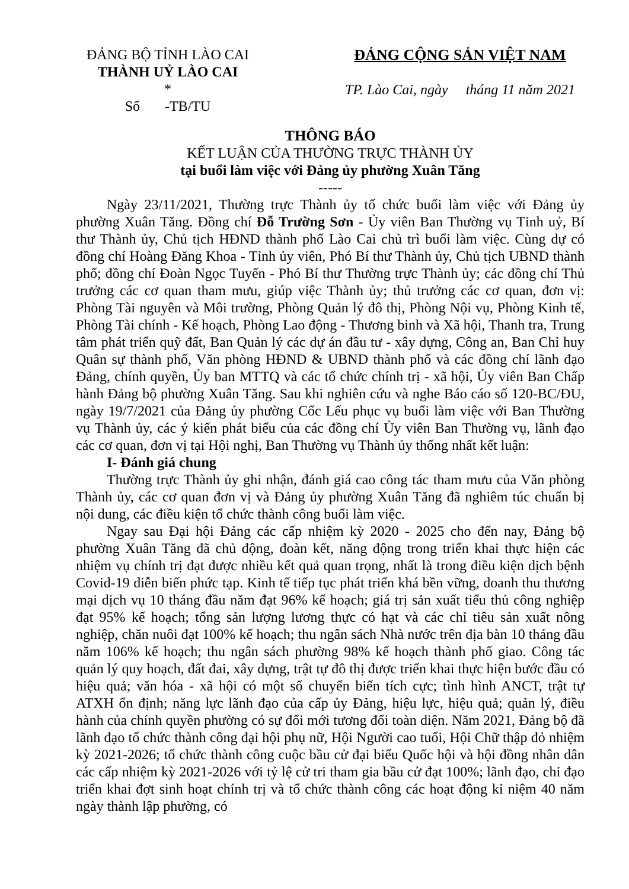ĐẢNG BỘ TỈNH LÀO CAI
THÀNH UỶ LÀO CAI
*
Số -TB/TU
ĐẢNG CỘNG SẢN VIỆT NAM
TP. Lào Cai, ngày tháng 11 năm 2021
THÔNG BÁO
KẾT LUẬN CỦA THƯỜNG TRỰC THÀNH ỦY
tại buổi làm việc với Đảng ủy phường Xuân Tăng
-----
Ngày 23/11/2021, Thường trực Thành ủy tổ chức buổi làm việc với Đảng ủy phường Xuân Tăng. Đồng chí Đỗ Trường Sơn - Ủy viên Ban Thường vụ Tỉnh uỷ, Bí thư Thành ủy, Chủ tịch HĐND thành phố Lào Cai chủ trì buổi làm việc. Cùng dự có đồng chí Hoàng Đăng Khoa - Tỉnh ủy viên, Phó Bí thư Thành ủy, Chủ tịch UBND thành phố; đồng chí Đoàn Ngọc Tuyến - Phó Bí thư Thường trực Thành ủy; các đồng chí Thủ trưởng các cơ quan tham mưu, giúp việc Thành ủy; thủ trưởng các cơ quan, đơn vị: Phòng Tài nguyên và Môi trường, Phòng Quản lý đô thị, Phòng Nội vụ, Phòng Kinh tế, Phòng Tài chính - Kế hoạch, Phòng Lao động - Thương binh và Xã hội, Thanh tra, Trung tâm phát triển quỹ đất, Ban Quản lý các dự án đầu tư - xây dựng, Công an, Ban Chỉ huy Quân sự thành phố, Văn phòng HĐND & UBND thành phố và các đồng chí lãnh đạo Đảng, chính quyền, Ủy ban MTTQ và các tổ chức chính trị - xã hội, Ủy viên Ban Chấp hành Đảng bộ phường Xuân Tăng. Sau khi nghiên cứu và nghe Báo cáo số 120-BC/ĐU, ngày 19/7/2021 của Đảng ủy phường Cốc Lếu phục vụ buổi làm việc với Ban Thường vụ Thành ủy, các ý kiến phát biểu của các đồng chí Ủy viên Ban Thường vụ, lãnh đạo các cơ quan, đơn vị tại Hội nghị, Ban Thường vụ Thành ủy thống nhất kết luận:
I- Đánh giá chung
Thường trực Thành ủy ghi nhận, đánh giá cao công tác tham mưu của Văn phòng Thành ủy, các cơ quan đơn vị và Đảng ủy phường Xuân Tăng đã nghiêm túc chuẩn bị nội dung, các điều kiện tổ chức thành công buổi làm việc.
Ngay sau Đại hội Đảng các cấp nhiệm kỳ 2020 - 2025 cho đến nay, Đảng bộ phường Xuân Tăng đã chủ động, đoàn kết, năng động trong triển khai thực hiện các nhiệm vụ chính trị đạt được nhiều kết quả quan trọng, nhất là trong điều kiện dịch bệnh Covid-19 diễn biến phức tạp. Kinh tế tiếp tục phát triển khá bền vững, doanh thu thương mại dịch vụ 10 tháng đầu năm đạt 96% kế hoạch; giá trị sản xuất tiểu thủ công nghiệp đạt 95% kế hoạch; tổng sản lượng lương thực có hạt và các chỉ tiêu sản xuất nông nghiệp, chăn nuôi đạt 100% kế hoạch; thu ngân sách Nhà nước trên địa bàn 10 tháng đầu năm 106% kế hoạch; thu ngân sách phường 98% kế hoạch thành phố giao. Công tác quản lý quy hoạch, đất đai, xây dựng, trật tự đô thị được triển khai thực hiện bước đầu có hiệu quả; văn hóa - xã hội có một số chuyển biến tích cực; tình hình ANCT, trật tự ATXH ổn định; năng lực lãnh đạo của cấp ủy Đảng, hiệu lực, hiệu quả; quản lý, điều hành của chính quyền phường có sự đổi mới tương đối toàn diện. Năm 2021, Đảng bộ đã lãnh đạo tổ chức thành công đại hội phụ nữ, Hội Người cao tuổi, Hội Chữ thập đỏ nhiệm kỳ 2021-2026; tổ chức thành công cuộc bầu cử đại biểu Quốc hội và hội đồng nhân dân các cấp nhiệm kỳ 2021-2026 với tỷ lệ cử tri tham gia bầu cử đạt 100%; lãnh đạo, chỉ đạo triển khai đợt sinh hoạt chính trị và tổ chức thành công các hoạt động kỉ niệm 40 năm ngày thành lập phường, có